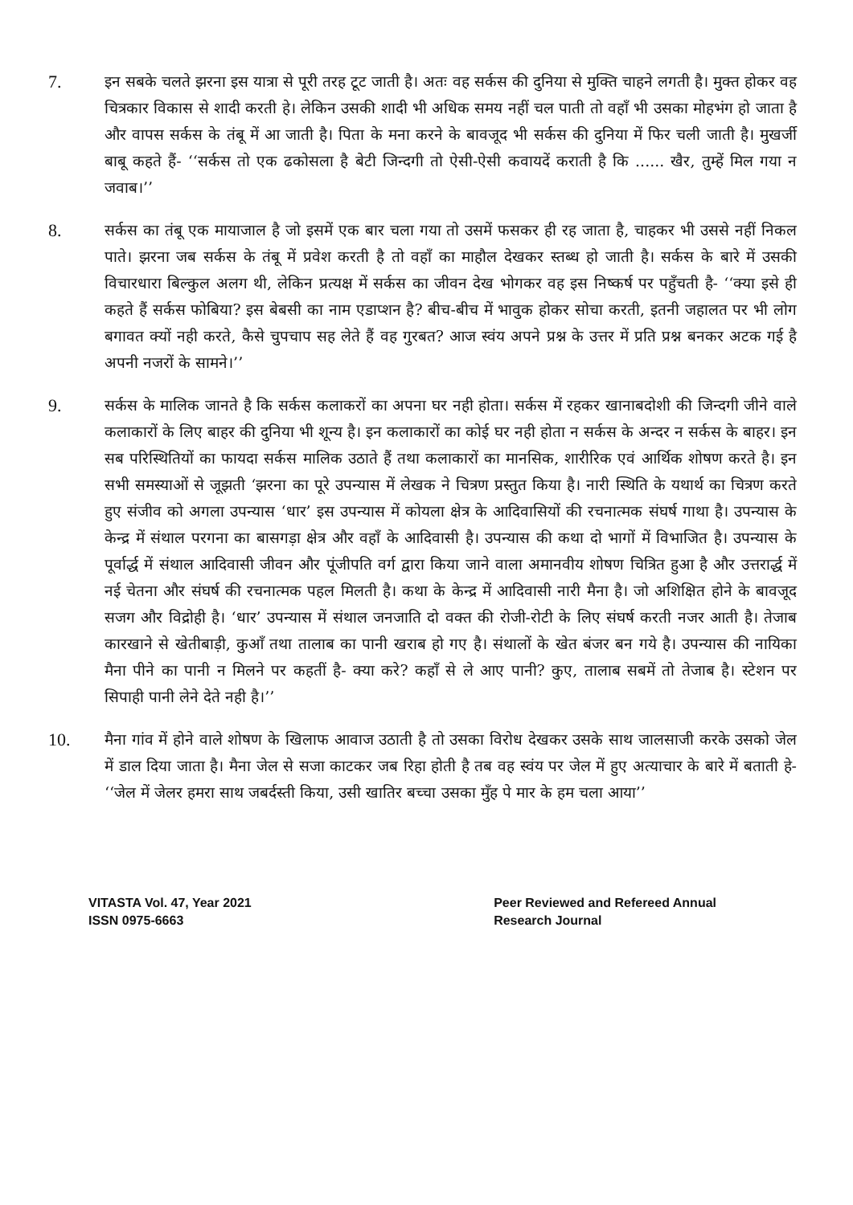7.
इन सबके चलते झरना इस यात्रा से पूरी तरह टूट जाती है। अतः वह सर्कस की दुनिया से मुक्ति चाहने लगती है। मुक्त होकर वह चित्रकार विकास से शादी करती हे। लेकिन उसकी शादी भी अधिक समय नहीं चल पाती तो वहाँ भी उसका मोहभंग हो जाता है और वापस सर्कस के तंबू में आ जाती है। पिता के मना करने के बावजूद भी सर्कस की दुनिया में फिर चली जाती है। मुखर्जी बाबू कहते हैं- ‘‘सर्कस तो एक ढकोसला है बेटी जिन्दगी तो ऐसी-ऐसी कवायदें कराती है कि ...... खैर, तुम्हें मिल गया न जवाब।’’
8.
सर्कस का तंबू एक मायाजाल है जो इसमें एक बार चला गया तो उसमें फसकर ही रह जाता है, चाहकर भी उससे नहीं निकल पाते। झरना जब सर्कस के तंबू में प्रवेश करती है तो वहाँ का माहौल देखकर स्तब्ध हो जाती है। सर्कस के बारे में उसकी विचारधारा बिल्कुल अलग थी, लेकिन प्रत्यक्ष में सर्कस का जीवन देख भोगकर वह इस निष्कर्ष पर पहुँचती है- ‘‘क्या इसे ही कहते हैं सर्कस फोबिया? इस बेबसी का नाम एडाप्शन है? बीच-बीच में भावुक होकर सोचा करती, इतनी जहालत पर भी लोग बगावत क्यों नही करते, कैसे चुपचाप सह लेते हैं वह गुरबत? आज स्वंय अपने प्रश्न के उत्तर में प्रति प्रश्न बनकर अटक गई है अपनी नजरों के सामने।’’
9.
सर्कस के मालिक जानते है कि सर्कस कलाकरों का अपना घर नही होता। सर्कस में रहकर खानाबदोशी की जिन्दगी जीने वाले कलाकारों के लिए बाहर की दुनिया भी शून्य है। इन कलाकारों का कोई घर नही होता न सर्कस के अन्दर न सर्कस के बाहर। इन सब परिस्थितियों का फायदा सर्कस मालिक उठाते हैं तथा कलाकारों का मानसिक, शारीरिक एवं आर्थिक शोषण करते है। इन सभी समस्याओं से जूझती ‘झरना का पूरे उपन्यास में लेखक ने चित्रण प्रस्तुत किया है। नारी स्थिति के यथार्थ का चित्रण करते हुए संजीव को अगला उपन्यास ‘धार’ इस उपन्यास में कोयला क्षेत्र के आदिवासियों की रचनात्मक संघर्ष गाथा है। उपन्यास के केन्द्र में संथाल परगना का बासगड़ा क्षेत्र और वहाँ के आदिवासी है। उपन्यास की कथा दो भागों में विभाजित है। उपन्यास के पूर्वार्द्ध में संथाल आदिवासी जीवन और पूंजीपति वर्ग द्वारा किया जाने वाला अमानवीय शोषण चित्रित हुआ है और उत्तरार्द्ध में नई चेतना और संघर्ष की रचनात्मक पहल मिलती है। कथा के केन्द्र में आदिवासी नारी मैना है। जो अशिक्षित होने के बावजूद सजग और विद्रोही है। ‘धार’ उपन्यास में संथाल जनजाति दो वक्त की रोजी-रोटी के लिए संघर्ष करती नजर आती है। तेजाब कारखाने से खेतीबाड़ी, कुआँ तथा तालाब का पानी खराब हो गए है। संथालों के खेत बंजर बन गये है। उपन्यास की नायिका मैना पीने का पानी न मिलने पर कहतीं है- क्या करे? कहाँ से ले आए पानी? कुए, तालाब सबमें तो तेजाब है। स्टेशन पर सिपाही पानी लेने देते नही है।’’
10.
मैना गांव में होने वाले शोषण के खिलाफ आवाज उठाती है तो उसका विरोध देखकर उसके साथ जालसाजी करके उसको जेल में डाल दिया जाता है। मैना जेल से सजा काटकर जब रिहा होती है तब वह स्वंय पर जेल में हुए अत्याचार के बारे में बताती हे- ‘‘जेल में जेलर हमरा साथ जबर्दस्ती किया, उसी खातिर बच्चा उसका मुँह पे मार के हम चला आया’’
VITASTA Vol. 47, Year 2021
ISSN 0975-6663
Peer Reviewed and Refereed Annual
Research Journal